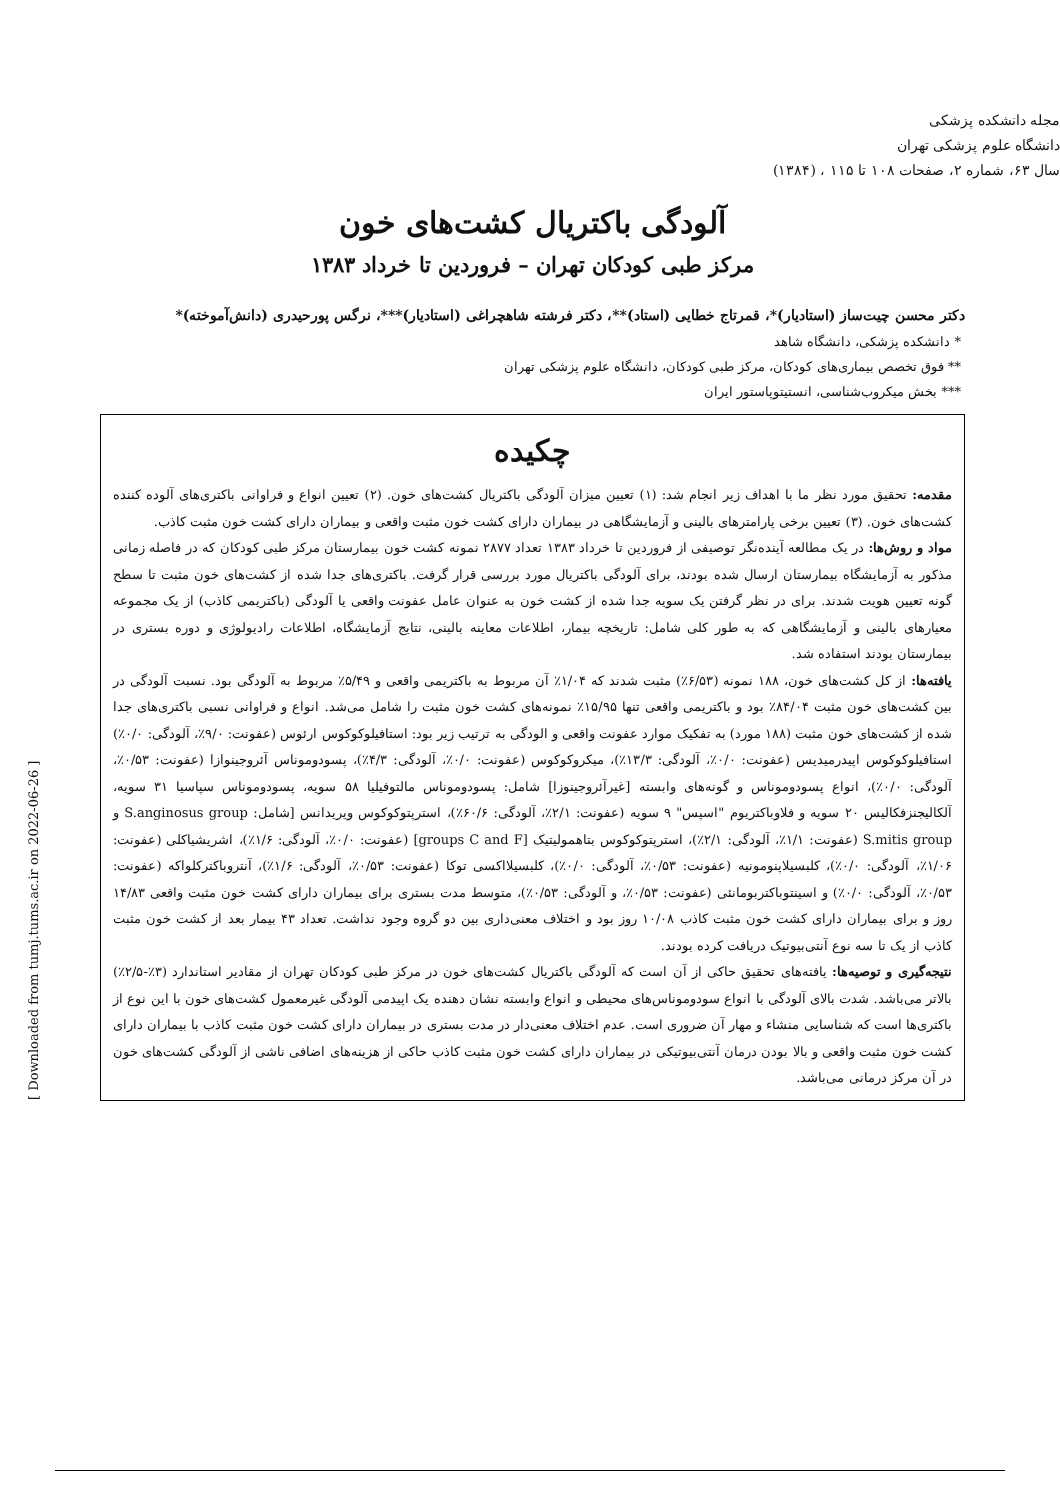مجله دانشکده پزشکی
دانشگاه علوم پزشکی تهران
سال ۶۳، شماره ۲، صفحات ۱۰۸ تا ۱۱۵ ، (۱۳۸۴)
آلودگی باکتریال کشت‌های خون
مرکز طبی کودکان تهران – فروردین تا خرداد ۱۳۸۳
دکتر محسن چیت‌ساز (استادیار)*، قمرتاج خطایی (استاد)**، دکتر فرشته شاهچراغی (استادیار)***، نرگس پورحیدری (دانش‌آموخته)*
* دانشکده پزشکی، دانشگاه شاهد
** فوق تخصص بیماری‌های کودکان، مرکز طبی کودکان، دانشگاه علوم پزشکی تهران
*** بخش میکروب‌شناسی، انستیتوپاستور ایران
چکیده
مقدمه: تحقیق مورد نظر ما با اهداف زیر انجام شد: (۱) تعیین میزان آلودگی باکتریال کشت‌های خون. (۲) تعیین انواع و فراوانی باکتری‌های آلوده کننده کشت‌های خون. (۳) تعیین برخی پارامترهای بالینی و آزمایشگاهی در بیماران دارای کشت خون مثبت واقعی و بیماران دارای کشت خون مثبت کاذب.
مواد و روش‌ها: در یک مطالعه آینده‌نگر توصیفی از فروردین تا خرداد ۱۳۸۳ تعداد ۲۸۷۷ نمونه کشت خون بیمارستان مرکز طبی کودکان که در فاصله زمانی مذکور به آزمایشگاه بیمارستان ارسال شده بودند، برای آلودگی باکتریال مورد بررسی قرار گرفت. باکتری‌های جدا شده از کشت‌های خون مثبت تا سطح گونه تعیین هویت شدند. برای در نظر گرفتن یک سویه جدا شده از کشت خون به عنوان عامل عفونت واقعی یا آلودگی (باکتریمی کاذب) از یک مجموعه معیارهای بالینی و آزمایشگاهی که به طور کلی شامل: تاریخچه بیمار، اطلاعات معاینه بالینی، نتایج آزمایشگاه، اطلاعات رادیولوژی و دوره بستری در بیمارستان بودند استفاده شد.
یافته‌ها: از کل کشت‌های خون، ۱۸۸ نمونه (۶/۵۳٪) مثبت شدند که ۱/۰۴٪ آن مربوط به باکتریمی واقعی و ۵/۴۹٪ مربوط به آلودگی بود. نسبت آلودگی در بین کشت‌های خون مثبت ۸۴/۰۴٪ بود و باکتریمی واقعی تنها ۱۵/۹۵٪ نمونه‌های کشت خون مثبت را شامل می‌شد. انواع و فراوانی نسبی باکتری‌های جدا شده از کشت‌های خون مثبت (۱۸۸ مورد) به تفکیک موارد عفونت واقعی و الودگی به ترتیب زیر بود: استافیلوکوکوس ارئوس (عفونت: ۹/۰٪، آلودگی: ۰/۰٪) استافیلوکوکوس اپیدرمیدیس (عفونت: ۰/۰٪، آلودگی: ۱۳/۳٪)، میکروکوکوس (عفونت: ۰/۰٪، آلودگی: ۴/۳٪)، پسودوموناس آئروجینوازا (عفونت: ۰/۵۳٪، آلودگی: ۰/۰٪)، انواع پسودوموناس و گونه‌های وابسته [غیرآئروجینوزا] شامل: پسودوموناس مالتوفیلیا ۵۸ سویه، پسودوموناس سپاسیا ۳۱ سویه، آلکالیجنزفکالیس ۲۰ سویه و فلاوباکتریوم "اسپس" ۹ سویه (عفونت: ۲/۱٪، آلودگی: ۶۰/۶٪)، استرپتوکوکوس ویریدانس [شامل: S.anginosus group و S.mitis group (عفونت: ۱/۱٪، آلودگی: ۲/۱٪)، استرپتوکوکوس بتاهمولیتیک [groups C and F] (عفونت: ۰/۰٪، آلودگی: ۱/۶٪)، اشریشیاکلی (عفونت: ۱/۰۶٪، آلودگی: ۰/۰٪)، کلبسیلاپنومونیه (عفونت: ۰/۵۳٪، آلودگی: ۰/۰٪)، کلبسیلااکسی توکا (عفونت: ۰/۵۳٪، آلودگی: ۱/۶٪)، آنتروباکترکلواکه (عفونت: ۰/۵۳٪، آلودگی: ۰/۰٪) و اسینتوباکتربومانئی (عفونت: ۰/۵۳٪، و آلودگی: ۰/۵۳٪)، متوسط مدت بستری برای بیماران دارای کشت خون مثبت واقعی ۱۴/۸۳ روز و برای بیماران دارای کشت خون مثبت کاذب ۱۰/۰۸ روز بود و اختلاف معنی‌داری بین دو گروه وجود نداشت. تعداد ۴۳ بیمار بعد از کشت خون مثبت کاذب از یک تا سه نوع آنتی‌بیوتیک دریافت کرده بودند.
نتیجه‌گیری و توصیه‌ها: یافته‌های تحقیق حاکی از آن است که آلودگی باکتریال کشت‌های خون در مرکز طبی کودکان تهران از مقادیر استاندارد (۳٪-۲/۵٪) بالاتر می‌باشد. شدت بالای آلودگی با انواع سودوموناس‌های محیطی و انواع وابسته نشان دهنده یک اپیدمی آلودگی غیرمعمول کشت‌های خون با این نوع از باکتری‌ها است که شناسایی منشاء و مهار آن ضروری است. عدم اختلاف معنی‌دار در مدت بستری در بیماران دارای کشت خون مثبت کاذب با بیماران دارای کشت خون مثبت واقعی و بالا بودن درمان آنتی‌بیوتیکی در بیماران دارای کشت خون مثبت کاذب حاکی از هزینه‌های اضافی ناشی از آلودگی کشت‌های خون در آن مرکز درمانی می‌باشد.
[ Downloaded from tumj.tums.ac.ir on 2022-06-26 ]